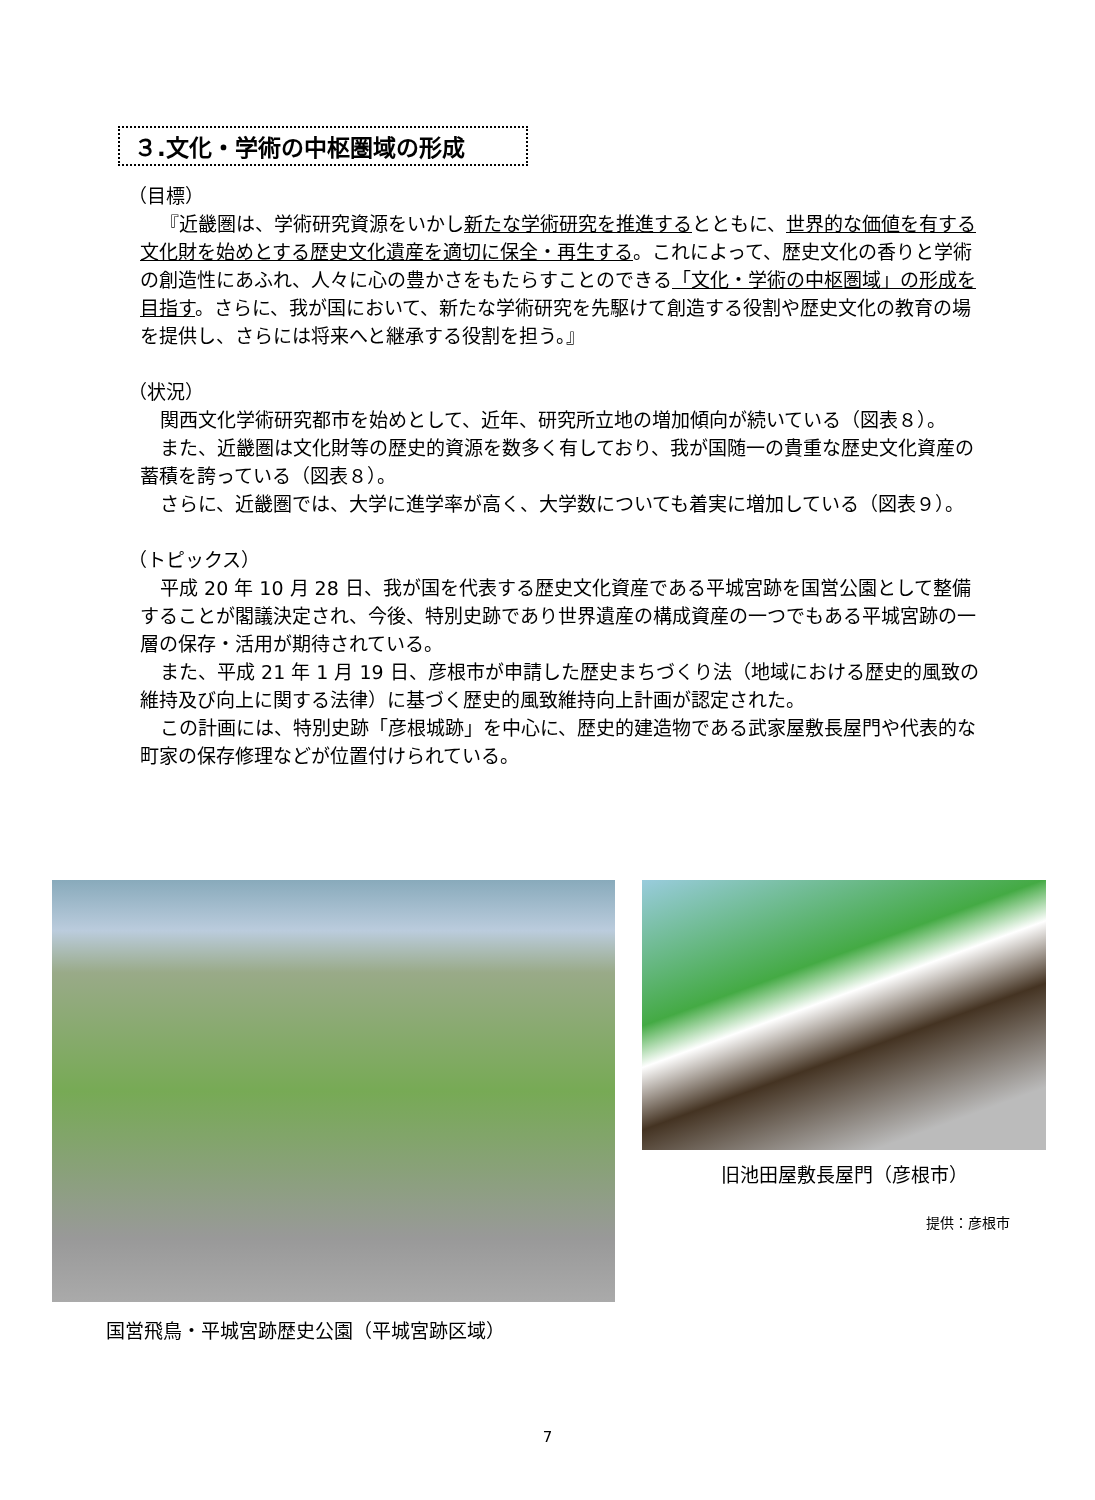３.文化・学術の中枢圏域の形成
（目標）
『近畿圏は、学術研究資源をいかし新たな学術研究を推進するとともに、世界的な価値を有する文化財を始めとする歴史文化遺産を適切に保全・再生する。これによって、歴史文化の香りと学術の創造性にあふれ、人々に心の豊かさをもたらすことのできる「文化・学術の中枢圏域」の形成を目指す。さらに、我が国において、新たな学術研究を先駆けて創造する役割や歴史文化の教育の場を提供し、さらには将来へと継承する役割を担う。』
（状況）
関西文化学術研究都市を始めとして、近年、研究所立地の増加傾向が続いている（図表８）。
また、近畿圏は文化財等の歴史的資源を数多く有しており、我が国随一の貴重な歴史文化資産の蓄積を誇っている（図表８）。
さらに、近畿圏では、大学に進学率が高く、大学数についても着実に増加している（図表９）。
（トピックス）
平成 20 年 10 月 28 日、我が国を代表する歴史文化資産である平城宮跡を国営公園として整備することが閣議決定され、今後、特別史跡であり世界遺産の構成資産の一つでもある平城宮跡の一層の保存・活用が期待されている。
また、平成 21 年 1 月 19 日、彦根市が申請した歴史まちづくり法（地域における歴史的風致の維持及び向上に関する法律）に基づく歴史的風致維持向上計画が認定された。
この計画には、特別史跡「彦根城跡」を中心に、歴史的建造物である武家屋敷長屋門や代表的な町家の保存修理などが位置付けられている。
国営飛鳥・平城宮跡歴史公園（平城宮跡区域）
旧池田屋敷長屋門（彦根市）
提供：彦根市
7